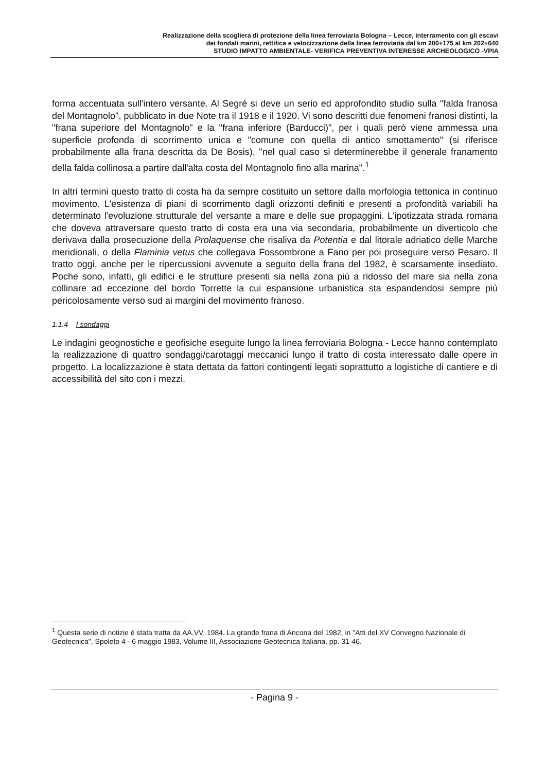Realizzazione della scogliera di protezione della linea ferroviaria Bologna – Lecce, interramento con gli escavi
dei fondali marini, rettifica e velocizzazione della linea ferroviaria dal km 200+175 al km 202+640
STUDIO IMPATTO AMBIENTALE- VERIFICA PREVENTIVA INTERESSE ARCHEOLOGICO -VPIA
forma accentuata sull'intero versante. Al Segré si deve un serio ed approfondito studio sulla "falda franosa del Montagnolo", pubblicato in due Note tra il 1918 e il 1920. Vi sono descritti due fenomeni franosi distinti, la "frana superiore del Montagnolo" e la "frana inferiore (Barducci)", per i quali però viene ammessa una superficie profonda di scorrimento unica e "comune con quella di antico smottamento" (si riferisce probabilmente alla frana descritta da De Bosis), "nel qual caso si determinerebbe il generale franamento della falda collinosa a partire dall'alta costa del Montagnolo fino alla marina".<sup>1</sup>
In altri termini questo tratto di costa ha da sempre costituito un settore dalla morfologia tettonica in continuo movimento. L'esistenza di piani di scorrimento dagli orizzonti definiti e presenti a profondità variabili ha determinato l'evoluzione strutturale del versante a mare e delle sue propaggini. L'ipotizzata strada romana che doveva attraversare questo tratto di costa era una via secondaria, probabilmente un diverticolo che derivava dalla prosecuzione della Prolaquense che risaliva da Potentia e dal litorale adriatico delle Marche meridionali, o della Flaminia vetus che collegava Fossombrone a Fano per poi proseguire verso Pesaro. Il tratto oggi, anche per le ripercussioni avvenute a seguito della frana del 1982, è scarsamente insediato. Poche sono, infatti, gli edifici e le strutture presenti sia nella zona più a ridosso del mare sia nella zona collinare ad eccezione del bordo Torrette la cui espansione urbanistica sta espandendosi sempre più pericolosamente verso sud ai margini del movimento franoso.
1.1.4 I sondaggi
Le indagini geognostiche e geofisiche eseguite lungo la linea ferroviaria Bologna - Lecce hanno contemplato la realizzazione di quattro sondaggi/carotaggi meccanici lungo il tratto di costa interessato dalle opere in progetto. La localizzazione è stata dettata da fattori contingenti legati soprattutto a logistiche di cantiere e di accessibilità del sito con i mezzi.
<sup>1</sup> Questa serie di notizie è stata tratta da AA.VV. 1984, La grande frana di Ancona del 1982, in "Atti del XV Convegno Nazionale di Geotecnica", Spoleto 4 - 6 maggio 1983, Volume III, Associazione Geotecnica Italiana, pp. 31-46.
- Pagina 9 -